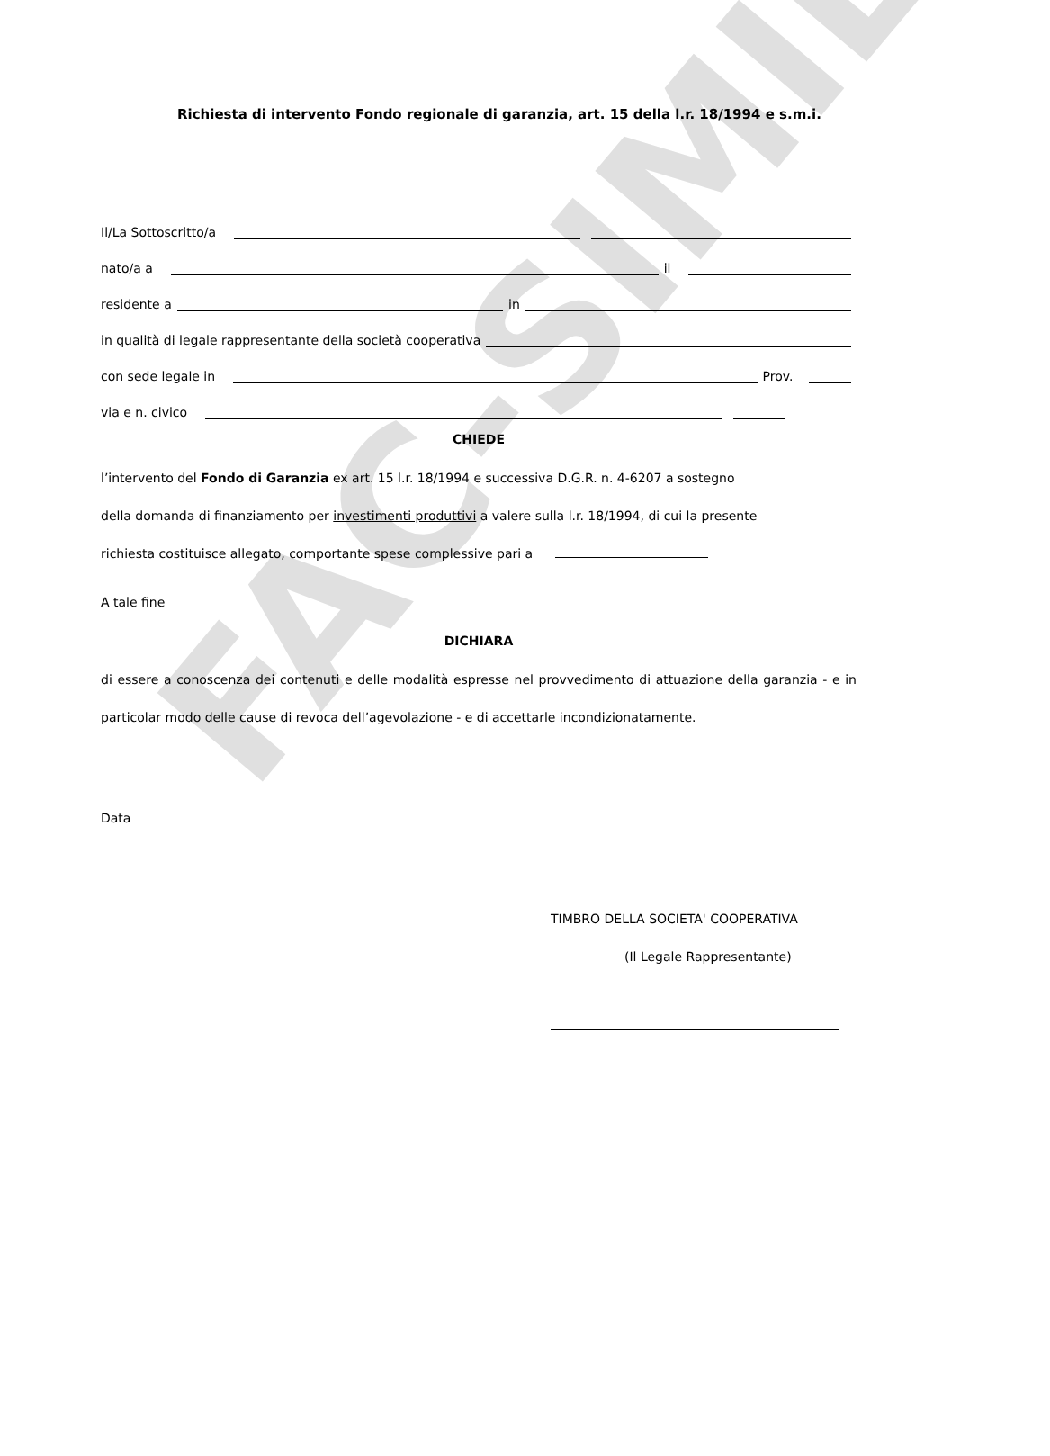FAC-SIMILE
Richiesta di intervento Fondo regionale di garanzia, art. 15 della l.r. 18/1994 e s.m.i.
Il/La Sottoscritto/a
nato/a a il
residente a in
in qualità di legale rappresentante della società cooperativa
con sede legale in Prov.
via e n. civico
CHIEDE
l’intervento del Fondo di Garanzia ex art. 15 l.r. 18/1994 e successiva D.G.R. n. 4-6207 a sostegno
della domanda di finanziamento per investimenti produttivi a valere sulla l.r. 18/1994, di cui la presente
richiesta costituisce allegato, comportante spese complessive pari a
A tale fine
DICHIARA
di essere a conoscenza dei contenuti e delle modalità espresse nel provvedimento di attuazione della garanzia - e in particolar modo delle cause di revoca dell’agevolazione - e di accettarle incondizionatamente.
Data
TIMBRO DELLA SOCIETA' COOPERATIVA
(Il Legale Rappresentante)